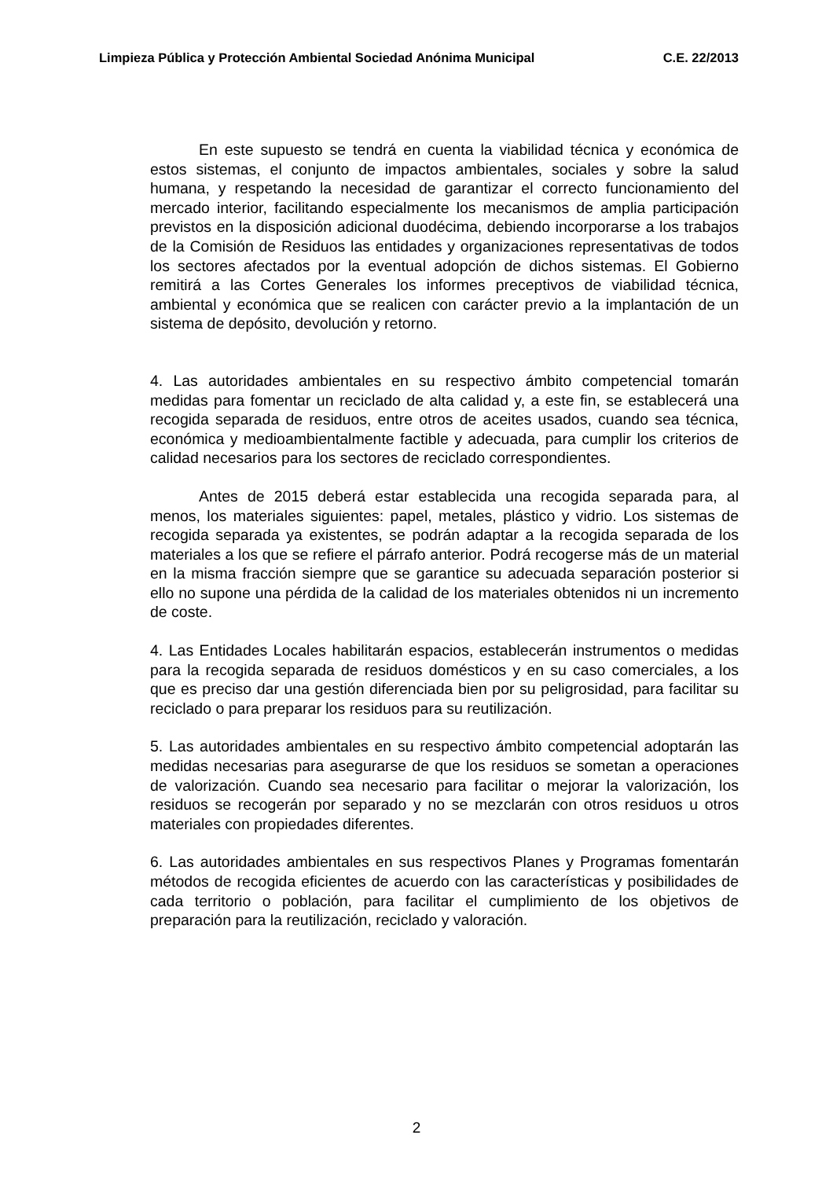Limpieza Pública y Protección Ambiental Sociedad Anónima Municipal C.E. 22/2013
En este supuesto se tendrá en cuenta la viabilidad técnica y económica de estos sistemas, el conjunto de impactos ambientales, sociales y sobre la salud humana, y respetando la necesidad de garantizar el correcto funcionamiento del mercado interior, facilitando especialmente los mecanismos de amplia participación previstos en la disposición adicional duodécima, debiendo incorporarse a los trabajos de la Comisión de Residuos las entidades y organizaciones representativas de todos los sectores afectados por la eventual adopción de dichos sistemas. El Gobierno remitirá a las Cortes Generales los informes preceptivos de viabilidad técnica, ambiental y económica que se realicen con carácter previo a la implantación de un sistema de depósito, devolución y retorno.
4. Las autoridades ambientales en su respectivo ámbito competencial tomarán medidas para fomentar un reciclado de alta calidad y, a este fin, se establecerá una recogida separada de residuos, entre otros de aceites usados, cuando sea técnica, económica y medioambientalmente factible y adecuada, para cumplir los criterios de calidad necesarios para los sectores de reciclado correspondientes.
Antes de 2015 deberá estar establecida una recogida separada para, al menos, los materiales siguientes: papel, metales, plástico y vidrio. Los sistemas de recogida separada ya existentes, se podrán adaptar a la recogida separada de los materiales a los que se refiere el párrafo anterior. Podrá recogerse más de un material en la misma fracción siempre que se garantice su adecuada separación posterior si ello no supone una pérdida de la calidad de los materiales obtenidos ni un incremento de coste.
4. Las Entidades Locales habilitarán espacios, establecerán instrumentos o medidas para la recogida separada de residuos domésticos y en su caso comerciales, a los que es preciso dar una gestión diferenciada bien por su peligrosidad, para facilitar su reciclado o para preparar los residuos para su reutilización.
5. Las autoridades ambientales en su respectivo ámbito competencial adoptarán las medidas necesarias para asegurarse de que los residuos se sometan a operaciones de valorización. Cuando sea necesario para facilitar o mejorar la valorización, los residuos se recogerán por separado y no se mezclarán con otros residuos u otros materiales con propiedades diferentes.
6. Las autoridades ambientales en sus respectivos Planes y Programas fomentarán métodos de recogida eficientes de acuerdo con las características y posibilidades de cada territorio o población, para facilitar el cumplimiento de los objetivos de preparación para la reutilización, reciclado y valoración.
2